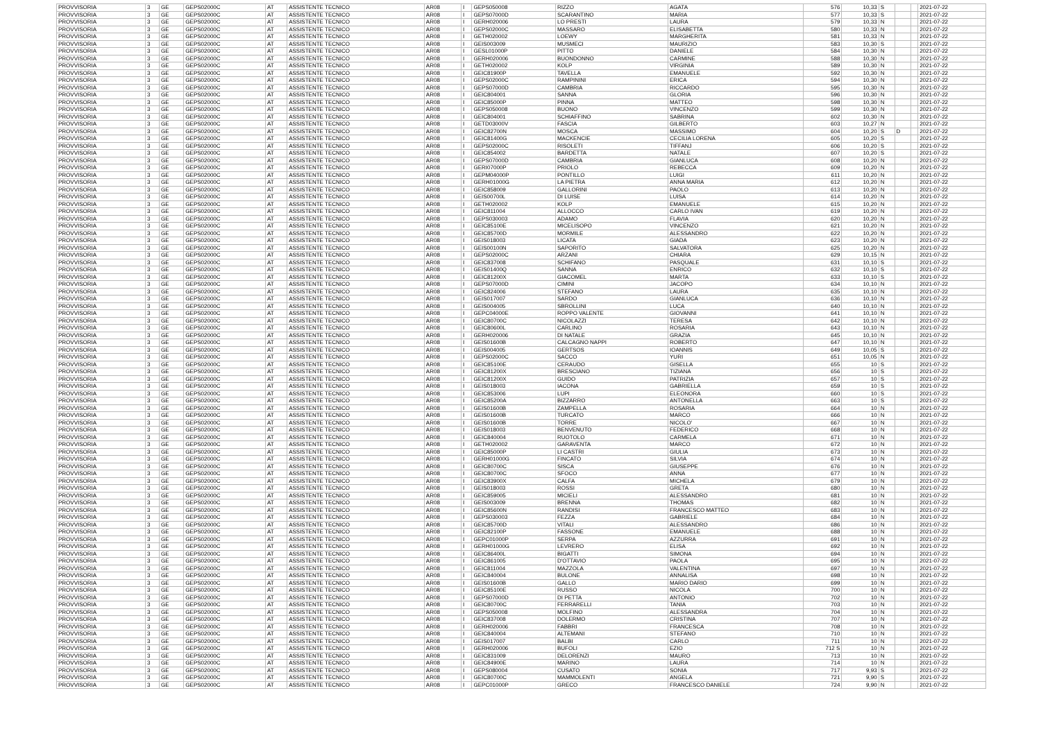| PROVVISORIA | 3 | GE | GEPS02000C | AT | ASSISTENTE TECNICO | AR08 | I | GEPS050008 | RIZZO | AGATA | 576 | 10,33 | S | | | 2021-07-22 |
| PROVVISORIA | 3 | GE | GEPS02000C | AT | ASSISTENTE TECNICO | AR08 | I | GEPS07000D | SCARANTINO | MARIA | 577 | 10,33 | S | | | 2021-07-22 |
| PROVVISORIA | 3 | GE | GEPS02000C | AT | ASSISTENTE TECNICO | AR08 | I | GERH020006 | LO PRESTI | LAURA | 579 | 10,33 | N | | | 2021-07-22 |
| PROVVISORIA | 3 | GE | GEPS02000C | AT | ASSISTENTE TECNICO | AR08 | I | GEPS02000C | MASSARO | ELISABETTA | 580 | 10,33 | N | | | 2021-07-22 |
| PROVVISORIA | 3 | GE | GEPS02000C | AT | ASSISTENTE TECNICO | AR08 | I | GETH020002 | LOEWY | MARGHERITA | 581 | 10,33 | N | | | 2021-07-22 |
| PROVVISORIA | 3 | GE | GEPS02000C | AT | ASSISTENTE TECNICO | AR08 | I | GEIS003009 | MUSMECI | MAURIZIO | 583 | 10,30 | S | | | 2021-07-22 |
| PROVVISORIA | 3 | GE | GEPS02000C | AT | ASSISTENTE TECNICO | AR08 | I | GESL01000P | PITTO | DANIELE | 584 | 10,30 | N | | | 2021-07-22 |
| PROVVISORIA | 3 | GE | GEPS02000C | AT | ASSISTENTE TECNICO | AR08 | I | GERH020006 | BUONDONNO | CARMINE | 588 | 10,30 | N | | | 2021-07-22 |
| PROVVISORIA | 3 | GE | GEPS02000C | AT | ASSISTENTE TECNICO | AR08 | I | GETH020002 | KOLP | VIRGINIA | 589 | 10,30 | N | | | 2021-07-22 |
| PROVVISORIA | 3 | GE | GEPS02000C | AT | ASSISTENTE TECNICO | AR08 | I | GEIC81900P | TAVELLA | EMANUELE | 592 | 10,30 | N | | | 2021-07-22 |
| PROVVISORIA | 3 | GE | GEPS02000C | AT | ASSISTENTE TECNICO | AR08 | I | GEPS02000C | RAMPININI | ERICA | 594 | 10,30 | N | | | 2021-07-22 |
| PROVVISORIA | 3 | GE | GEPS02000C | AT | ASSISTENTE TECNICO | AR08 | I | GEPS07000D | CAMBRIA | RICCARDO | 595 | 10,30 | N | | | 2021-07-22 |
| PROVVISORIA | 3 | GE | GEPS02000C | AT | ASSISTENTE TECNICO | AR08 | I | GEIC804001 | SANNA | GLORIA | 596 | 10,30 | N | | | 2021-07-22 |
| PROVVISORIA | 3 | GE | GEPS02000C | AT | ASSISTENTE TECNICO | AR08 | I | GEIC85000P | PINNA | MATTEO | 598 | 10,30 | N | | | 2021-07-22 |
| PROVVISORIA | 3 | GE | GEPS02000C | AT | ASSISTENTE TECNICO | AR08 | I | GEPS050008 | BUONO | VINCENZO | 599 | 10,30 | N | | | 2021-07-22 |
| PROVVISORIA | 3 | GE | GEPS02000C | AT | ASSISTENTE TECNICO | AR08 | I | GEIC804001 | SCHIAFFINO | SABRINA | 602 | 10,30 | N | | | 2021-07-22 |
| PROVVISORIA | 3 | GE | GEPS02000C | AT | ASSISTENTE TECNICO | AR08 | I | GETD03000V | FASCIA | GILBERTO | 603 | 10,27 | N | | | 2021-07-22 |
| PROVVISORIA | 3 | GE | GEPS02000C | AT | ASSISTENTE TECNICO | AR08 | I | GEIC82700N | MOSCA | MASSIMO | 604 | 10,20 | S | D | | 2021-07-22 |
| PROVVISORIA | 3 | GE | GEPS02000C | AT | ASSISTENTE TECNICO | AR08 | I | GEIC81400G | MACKENCIE | CECILIA LORENA | 605 | 10,20 | S | | | 2021-07-22 |
| PROVVISORIA | 3 | GE | GEPS02000C | AT | ASSISTENTE TECNICO | AR08 | I | GEPS02000C | RISOLETI | TIFFANJ | 606 | 10,20 | S | | | 2021-07-22 |
| PROVVISORIA | 3 | GE | GEPS02000C | AT | ASSISTENTE TECNICO | AR08 | I | GEIC854002 | BARDETTA | NATALE | 607 | 10,20 | S | | | 2021-07-22 |
| PROVVISORIA | 3 | GE | GEPS02000C | AT | ASSISTENTE TECNICO | AR08 | I | GEPS07000D | CAMBRIA | GIANLUCA | 608 | 10,20 | N | | | 2021-07-22 |
| PROVVISORIA | 3 | GE | GEPS02000C | AT | ASSISTENTE TECNICO | AR08 | I | GERI07000P | PRIOLO | REBECCA | 609 | 10,20 | N | | | 2021-07-22 |
| PROVVISORIA | 3 | GE | GEPS02000C | AT | ASSISTENTE TECNICO | AR08 | I | GEPM04000P | PONTILLO | LUIGI | 611 | 10,20 | N | | | 2021-07-22 |
| PROVVISORIA | 3 | GE | GEPS02000C | AT | ASSISTENTE TECNICO | AR08 | I | GERH01000G | LA PIETRA | ANNA MARIA | 612 | 10,20 | N | | | 2021-07-22 |
| PROVVISORIA | 3 | GE | GEPS02000C | AT | ASSISTENTE TECNICO | AR08 | I | GEIC858009 | GALLORINI | PAOLO | 613 | 10,20 | N | | | 2021-07-22 |
| PROVVISORIA | 3 | GE | GEPS02000C | AT | ASSISTENTE TECNICO | AR08 | I | GEIS00700L | DI LUISE | LUISA | 614 | 10,20 | N | | | 2021-07-22 |
| PROVVISORIA | 3 | GE | GEPS02000C | AT | ASSISTENTE TECNICO | AR08 | I | GETH020002 | KOLP | EMANUELE | 615 | 10,20 | N | | | 2021-07-22 |
| PROVVISORIA | 3 | GE | GEPS02000C | AT | ASSISTENTE TECNICO | AR08 | I | GEIC811004 | ALLOCCO | CARLO IVAN | 619 | 10,20 | N | | | 2021-07-22 |
| PROVVISORIA | 3 | GE | GEPS02000C | AT | ASSISTENTE TECNICO | AR08 | I | GEPS030003 | ADAMO | FLAVIA | 620 | 10,20 | N | | | 2021-07-22 |
| PROVVISORIA | 3 | GE | GEPS02000C | AT | ASSISTENTE TECNICO | AR08 | I | GEIC85100E | MICELISOPO | VINCENZO | 621 | 10,20 | N | | | 2021-07-22 |
| PROVVISORIA | 3 | GE | GEPS02000C | AT | ASSISTENTE TECNICO | AR08 | I | GEIC85700D | MORMILE | ALESSANDRO | 622 | 10,20 | N | | | 2021-07-22 |
| PROVVISORIA | 3 | GE | GEPS02000C | AT | ASSISTENTE TECNICO | AR08 | I | GEIS018003 | LICATA | GIADA | 623 | 10,20 | N | | | 2021-07-22 |
| PROVVISORIA | 3 | GE | GEPS02000C | AT | ASSISTENTE TECNICO | AR08 | I | GEIS00100N | SAPORITO | SALVATORA | 625 | 10,20 | N | | | 2021-07-22 |
| PROVVISORIA | 3 | GE | GEPS02000C | AT | ASSISTENTE TECNICO | AR08 | I | GEPS02000C | ARZANI | CHIARA | 629 | 10,15 | N | | | 2021-07-22 |
| PROVVISORIA | 3 | GE | GEPS02000C | AT | ASSISTENTE TECNICO | AR08 | I | GEIC837008 | SCHIFANO | PASQUALE | 631 | 10,10 | S | | | 2021-07-22 |
| PROVVISORIA | 3 | GE | GEPS02000C | AT | ASSISTENTE TECNICO | AR08 | I | GEIS01400Q | SANNA | ENRICO | 632 | 10,10 | S | | | 2021-07-22 |
| PROVVISORIA | 3 | GE | GEPS02000C | AT | ASSISTENTE TECNICO | AR08 | I | GEIC81200X | GIACOMEL | MARTA | 633 | 10,10 | S | | | 2021-07-22 |
| PROVVISORIA | 3 | GE | GEPS02000C | AT | ASSISTENTE TECNICO | AR08 | I | GEPS07000D | CIMINI | JACOPO | 634 | 10,10 | N | | | 2021-07-22 |
| PROVVISORIA | 3 | GE | GEPS02000C | AT | ASSISTENTE TECNICO | AR08 | I | GEIC824006 | STEFANO | LAURA | 635 | 10,10 | N | | | 2021-07-22 |
| PROVVISORIA | 3 | GE | GEPS02000C | AT | ASSISTENTE TECNICO | AR08 | I | GEIS017007 | SARDO | GIANLUCA | 636 | 10,10 | N | | | 2021-07-22 |
| PROVVISORIA | 3 | GE | GEPS02000C | AT | ASSISTENTE TECNICO | AR08 | I | GEIS004005 | SBROLLINI | LUCA | 640 | 10,10 | N | | | 2021-07-22 |
| PROVVISORIA | 3 | GE | GEPS02000C | AT | ASSISTENTE TECNICO | AR08 | I | GEPC04000E | ROPPO VALENTE | GIOVANNI | 641 | 10,10 | N | | | 2021-07-22 |
| PROVVISORIA | 3 | GE | GEPS02000C | AT | ASSISTENTE TECNICO | AR08 | I | GEIC80700C | NICOLAZZI | TERESA | 642 | 10,10 | N | | | 2021-07-22 |
| PROVVISORIA | 3 | GE | GEPS02000C | AT | ASSISTENTE TECNICO | AR08 | I | GEIC80600L | CARLINO | ROSARIA | 643 | 10,10 | N | | | 2021-07-22 |
| PROVVISORIA | 3 | GE | GEPS02000C | AT | ASSISTENTE TECNICO | AR08 | I | GERH020006 | DI NATALE | GRAZIA | 645 | 10,10 | N | | | 2021-07-22 |
| PROVVISORIA | 3 | GE | GEPS02000C | AT | ASSISTENTE TECNICO | AR08 | I | GEIS01600B | CALCAGNO NAPPI | ROBERTO | 647 | 10,10 | N | | | 2021-07-22 |
| PROVVISORIA | 3 | GE | GEPS02000C | AT | ASSISTENTE TECNICO | AR08 | I | GEIS004005 | GERTSOS | IOANNIS | 649 | 10,05 | S | | | 2021-07-22 |
| PROVVISORIA | 3 | GE | GEPS02000C | AT | ASSISTENTE TECNICO | AR08 | I | GEPS02000C | SACCO | YURI | 651 | 10,05 | N | | | 2021-07-22 |
| PROVVISORIA | 3 | GE | GEPS02000C | AT | ASSISTENTE TECNICO | AR08 | I | GEIC85100E | CERAUDO | GISELLA | 655 | 10 | S | | | 2021-07-22 |
| PROVVISORIA | 3 | GE | GEPS02000C | AT | ASSISTENTE TECNICO | AR08 | I | GEIC81200X | BRESCIANO | TIZIANA | 656 | 10 | S | | | 2021-07-22 |
| PROVVISORIA | 3 | GE | GEPS02000C | AT | ASSISTENTE TECNICO | AR08 | I | GEIC81200X | GUIDO | PATRIZIA | 657 | 10 | S | | | 2021-07-22 |
| PROVVISORIA | 3 | GE | GEPS02000C | AT | ASSISTENTE TECNICO | AR08 | I | GEIS018003 | IACONA | GABRIELLA | 659 | 10 | S | | | 2021-07-22 |
| PROVVISORIA | 3 | GE | GEPS02000C | AT | ASSISTENTE TECNICO | AR08 | I | GEIC853006 | LUPI | ELEONORA | 660 | 10 | S | | | 2021-07-22 |
| PROVVISORIA | 3 | GE | GEPS02000C | AT | ASSISTENTE TECNICO | AR08 | I | GEIC85200A | BIZZARRO | ANTONELLA | 663 | 10 | S | | | 2021-07-22 |
| PROVVISORIA | 3 | GE | GEPS02000C | AT | ASSISTENTE TECNICO | AR08 | I | GEIS01600B | ZAMPELLA | ROSARIA | 664 | 10 | N | | | 2021-07-22 |
| PROVVISORIA | 3 | GE | GEPS02000C | AT | ASSISTENTE TECNICO | AR08 | I | GEIS01600B | TURCATO | MARCO | 666 | 10 | N | | | 2021-07-22 |
| PROVVISORIA | 3 | GE | GEPS02000C | AT | ASSISTENTE TECNICO | AR08 | I | GEIS01600B | TORRE | NICOLO' | 667 | 10 | N | | | 2021-07-22 |
| PROVVISORIA | 3 | GE | GEPS02000C | AT | ASSISTENTE TECNICO | AR08 | I | GEIS018003 | BENVENUTO | FEDERICO | 668 | 10 | N | | | 2021-07-22 |
| PROVVISORIA | 3 | GE | GEPS02000C | AT | ASSISTENTE TECNICO | AR08 | I | GEIC840004 | RUOTOLO | CARMELA | 671 | 10 | N | | | 2021-07-22 |
| PROVVISORIA | 3 | GE | GEPS02000C | AT | ASSISTENTE TECNICO | AR08 | I | GETH020002 | GARAVENTA | MARCO | 672 | 10 | N | | | 2021-07-22 |
| PROVVISORIA | 3 | GE | GEPS02000C | AT | ASSISTENTE TECNICO | AR08 | I | GEIC85000P | LI CASTRI | GIULIA | 673 | 10 | N | | | 2021-07-22 |
| PROVVISORIA | 3 | GE | GEPS02000C | AT | ASSISTENTE TECNICO | AR08 | I | GERH01000G | FINCATO | SILVIA | 674 | 10 | N | | | 2021-07-22 |
| PROVVISORIA | 3 | GE | GEPS02000C | AT | ASSISTENTE TECNICO | AR08 | I | GEIC80700C | SISCA | GIUSEPPE | 676 | 10 | N | | | 2021-07-22 |
| PROVVISORIA | 3 | GE | GEPS02000C | AT | ASSISTENTE TECNICO | AR08 | I | GEIC80700C | SFOCO | ANNA | 677 | 10 | N | | | 2021-07-22 |
| PROVVISORIA | 3 | GE | GEPS02000C | AT | ASSISTENTE TECNICO | AR08 | I | GEIC83900X | CALFA | MICHELA | 679 | 10 | N | | | 2021-07-22 |
| PROVVISORIA | 3 | GE | GEPS02000C | AT | ASSISTENTE TECNICO | AR08 | I | GEIS018003 | ROSSI | GRETA | 680 | 10 | N | | | 2021-07-22 |
| PROVVISORIA | 3 | GE | GEPS02000C | AT | ASSISTENTE TECNICO | AR08 | I | GEIC859005 | MICIELI | ALESSANDRO | 681 | 10 | N | | | 2021-07-22 |
| PROVVISORIA | 3 | GE | GEPS02000C | AT | ASSISTENTE TECNICO | AR08 | I | GEIS003009 | BRENNA | THOMAS | 682 | 10 | N | | | 2021-07-22 |
| PROVVISORIA | 3 | GE | GEPS02000C | AT | ASSISTENTE TECNICO | AR08 | I | GEIC85600N | RANDISI | FRANCESCO MATTEO | 683 | 10 | N | | | 2021-07-22 |
| PROVVISORIA | 3 | GE | GEPS02000C | AT | ASSISTENTE TECNICO | AR08 | I | GEPS030003 | FEZZA | GABRIELE | 684 | 10 | N | | | 2021-07-22 |
| PROVVISORIA | 3 | GE | GEPS02000C | AT | ASSISTENTE TECNICO | AR08 | I | GEIC85700D | VITALI | ALESSANDRO | 686 | 10 | N | | | 2021-07-22 |
| PROVVISORIA | 3 | GE | GEPS02000C | AT | ASSISTENTE TECNICO | AR08 | I | GEIC82100P | FASSONE | EMANUELE | 688 | 10 | N | | | 2021-07-22 |
| PROVVISORIA | 3 | GE | GEPS02000C | AT | ASSISTENTE TECNICO | AR08 | I | GEPC01000P | SERPA | AZZURRA | 691 | 10 | N | | | 2021-07-22 |
| PROVVISORIA | 3 | GE | GEPS02000C | AT | ASSISTENTE TECNICO | AR08 | I | GERH01000G | LEVRERO | ELISA | 692 | 10 | N | | | 2021-07-22 |
| PROVVISORIA | 3 | GE | GEPS02000C | AT | ASSISTENTE TECNICO | AR08 | I | GEIC86400L | BIGATTI | SIMONA | 694 | 10 | N | | | 2021-07-22 |
| PROVVISORIA | 3 | GE | GEPS02000C | AT | ASSISTENTE TECNICO | AR08 | I | GEIC861005 | D'OTTAVIO | PAOLA | 695 | 10 | N | | | 2021-07-22 |
| PROVVISORIA | 3 | GE | GEPS02000C | AT | ASSISTENTE TECNICO | AR08 | I | GEIC811004 | MAZZOLA | VALENTINA | 697 | 10 | N | | | 2021-07-22 |
| PROVVISORIA | 3 | GE | GEPS02000C | AT | ASSISTENTE TECNICO | AR08 | I | GEIC840004 | BULONE | ANNALISA | 698 | 10 | N | | | 2021-07-22 |
| PROVVISORIA | 3 | GE | GEPS02000C | AT | ASSISTENTE TECNICO | AR08 | I | GEIS01600B | GALLO | MARIO DARIO | 699 | 10 | N | | | 2021-07-22 |
| PROVVISORIA | 3 | GE | GEPS02000C | AT | ASSISTENTE TECNICO | AR08 | I | GEIC85100E | RUSSO | NICOLA | 700 | 10 | N | | | 2021-07-22 |
| PROVVISORIA | 3 | GE | GEPS02000C | AT | ASSISTENTE TECNICO | AR08 | I | GEPS07000D | DI PETTA | ANTONIO | 702 | 10 | N | | | 2021-07-22 |
| PROVVISORIA | 3 | GE | GEPS02000C | AT | ASSISTENTE TECNICO | AR08 | I | GEIC80700C | FERRARELLI | TANIA | 703 | 10 | N | | | 2021-07-22 |
| PROVVISORIA | 3 | GE | GEPS02000C | AT | ASSISTENTE TECNICO | AR08 | I | GEPS050008 | MOLFINO | ALESSANDRA | 704 | 10 | N | | | 2021-07-22 |
| PROVVISORIA | 3 | GE | GEPS02000C | AT | ASSISTENTE TECNICO | AR08 | I | GEIC837008 | DOLERMO | CRISTINA | 707 | 10 | N | | | 2021-07-22 |
| PROVVISORIA | 3 | GE | GEPS02000C | AT | ASSISTENTE TECNICO | AR08 | I | GERH020006 | FABBRI | FRANCESCA | 708 | 10 | N | | | 2021-07-22 |
| PROVVISORIA | 3 | GE | GEPS02000C | AT | ASSISTENTE TECNICO | AR08 | I | GEIC840004 | ALTEMANI | STEFANO | 710 | 10 | N | | | 2021-07-22 |
| PROVVISORIA | 3 | GE | GEPS02000C | AT | ASSISTENTE TECNICO | AR08 | I | GEIS017007 | BALBI | CARLO | 711 | 10 | N | | | 2021-07-22 |
| PROVVISORIA | 3 | GE | GEPS02000C | AT | ASSISTENTE TECNICO | AR08 | I | GERH020006 | BUFOLI | EZIO | 712 S | 10 | N | | | 2021-07-22 |
| PROVVISORIA | 3 | GE | GEPS02000C | AT | ASSISTENTE TECNICO | AR08 | I | GEIC831009 | DELORENZI | MAURO | 713 | 10 | N | | | 2021-07-22 |
| PROVVISORIA | 3 | GE | GEPS02000C | AT | ASSISTENTE TECNICO | AR08 | I | GEIC84900E | MARINO | LAURA | 714 | 10 | N | | | 2021-07-22 |
| PROVVISORIA | 3 | GE | GEPS02000C | AT | ASSISTENTE TECNICO | AR08 | I | GEPS080004 | CUSATO | SONIA | 717 | 9,93 | S | | | 2021-07-22 |
| PROVVISORIA | 3 | GE | GEPS02000C | AT | ASSISTENTE TECNICO | AR08 | I | GEIC80700C | MAMMOLENTI | ANGELA | 721 | 9,90 | S | | | 2021-07-22 |
| PROVVISORIA | 3 | GE | GEPS02000C | AT | ASSISTENTE TECNICO | AR08 | I | GEPC01000P | GRECO | FRANCESCO DANIELE | 724 | 9,90 | N | | | 2021-07-22 |